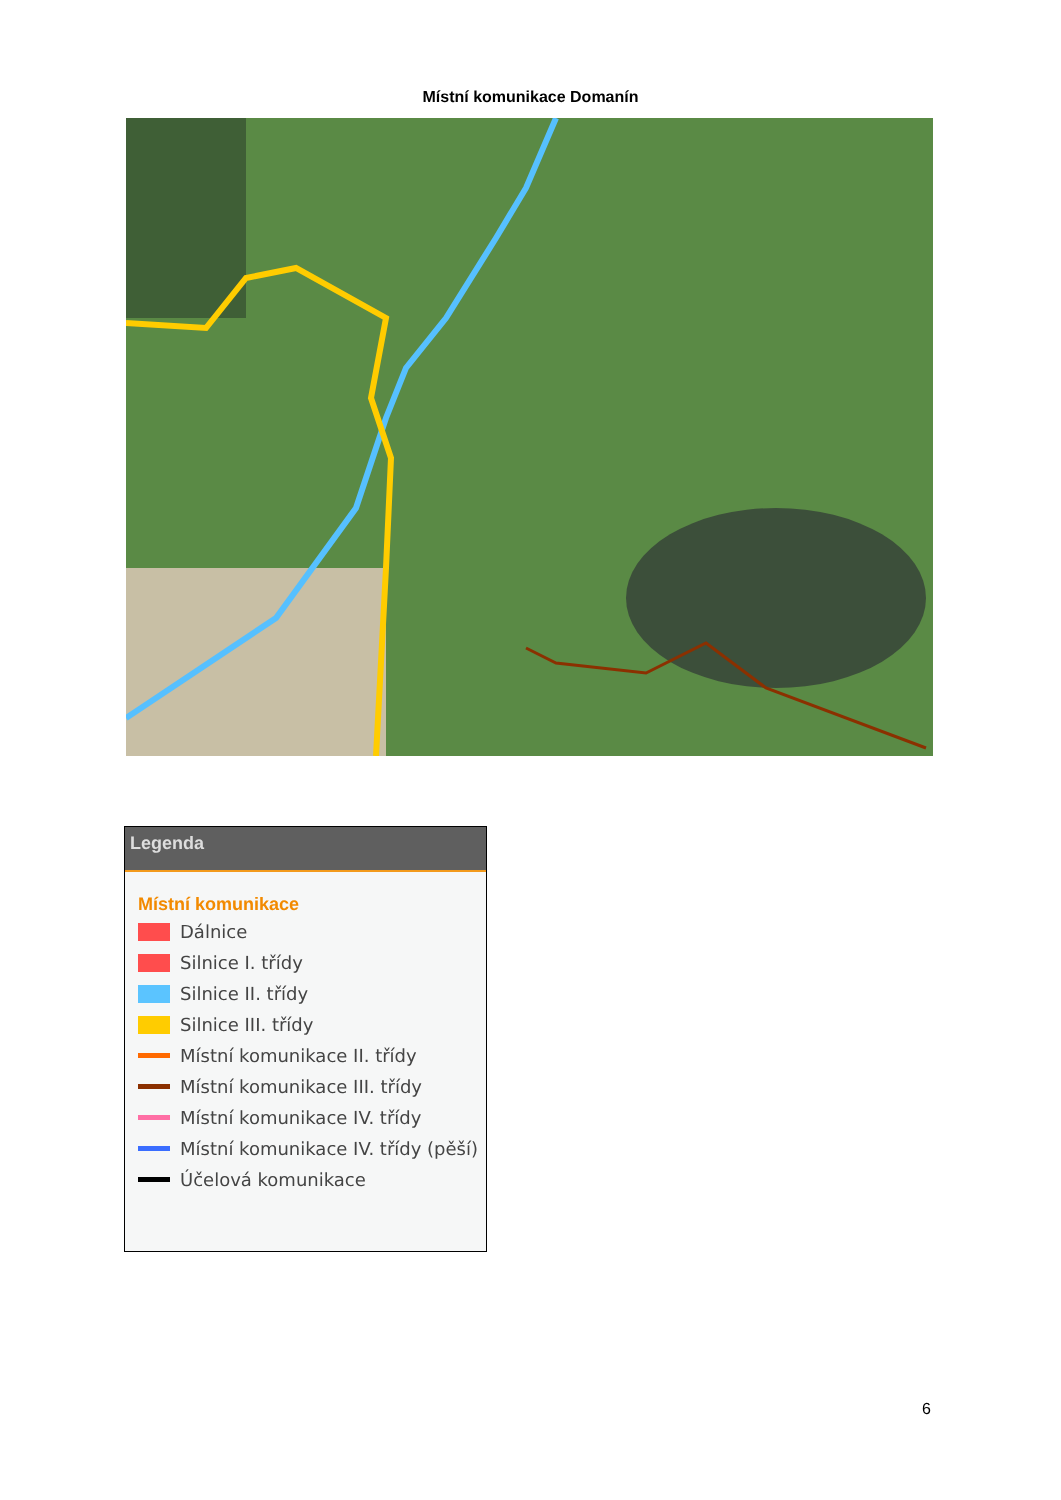Místní komunikace Domanín
Legenda
Místní komunikace
Dálnice
Silnice I. třídy
Silnice II. třídy
Silnice III. třídy
Místní komunikace II. třídy
Místní komunikace III. třídy
Místní komunikace IV. třídy
Místní komunikace IV. třídy (pěší)
Účelová komunikace
6